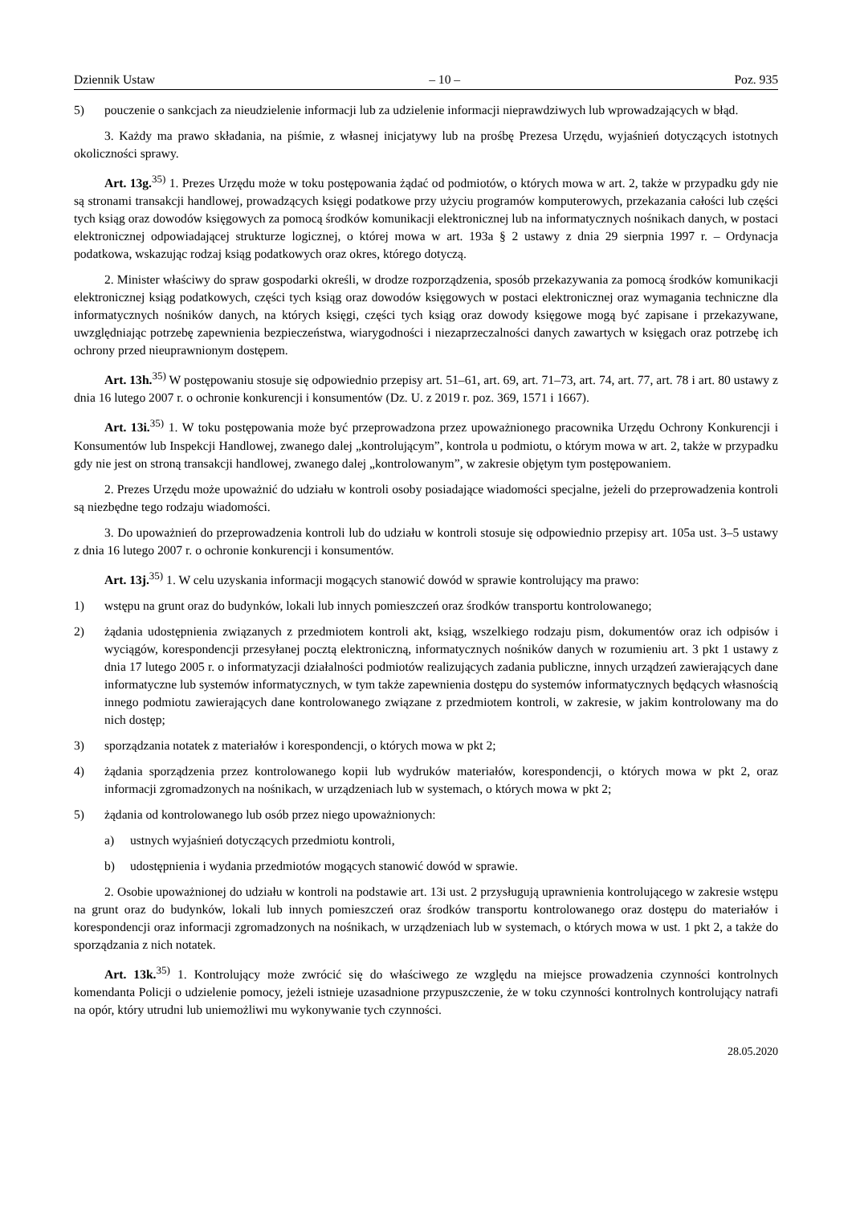Dziennik Ustaw – 10 – Poz. 935
5) pouczenie o sankcjach za nieudzielenie informacji lub za udzielenie informacji nieprawdziwych lub wprowadzających w błąd.
3. Każdy ma prawo składania, na piśmie, z własnej inicjatywy lub na prośbę Prezesa Urzędu, wyjaśnień dotyczących istotnych okoliczności sprawy.
Art. 13g.<sup>35)</sup> 1. Prezes Urzędu może w toku postępowania żądać od podmiotów, o których mowa w art. 2, także w przypadku gdy nie są stronami transakcji handlowej, prowadzących księgi podatkowe przy użyciu programów komputerowych, przekazania całości lub części tych ksiąg oraz dowodów księgowych za pomocą środków komunikacji elektronicznej lub na informatycznych nośnikach danych, w postaci elektronicznej odpowiadającej strukturze logicznej, o której mowa w art. 193a § 2 ustawy z dnia 29 sierpnia 1997 r. – Ordynacja podatkowa, wskazując rodzaj ksiąg podatkowych oraz okres, którego dotyczą.
2. Minister właściwy do spraw gospodarki określi, w drodze rozporządzenia, sposób przekazywania za pomocą środków komunikacji elektronicznej ksiąg podatkowych, części tych ksiąg oraz dowodów księgowych w postaci elektronicznej oraz wymagania techniczne dla informatycznych nośników danych, na których księgi, części tych ksiąg oraz dowody księgowe mogą być zapisane i przekazywane, uwzględniając potrzebę zapewnienia bezpieczeństwa, wiarygodności i niezaprzeczalności danych zawartych w księgach oraz potrzebę ich ochrony przed nieuprawnionym dostępem.
Art. 13h.<sup>35)</sup> W postępowaniu stosuje się odpowiednio przepisy art. 51–61, art. 69, art. 71–73, art. 74, art. 77, art. 78 i art. 80 ustawy z dnia 16 lutego 2007 r. o ochronie konkurencji i konsumentów (Dz. U. z 2019 r. poz. 369, 1571 i 1667).
Art. 13i.<sup>35)</sup> 1. W toku postępowania może być przeprowadzona przez upoważnionego pracownika Urzędu Ochrony Konkurencji i Konsumentów lub Inspekcji Handlowej, zwanego dalej „kontrolującym”, kontrola u podmiotu, o którym mowa w art. 2, także w przypadku gdy nie jest on stroną transakcji handlowej, zwanego dalej „kontrolowanym”, w zakresie objętym tym postępowaniem.
2. Prezes Urzędu może upoważnić do udziału w kontroli osoby posiadające wiadomości specjalne, jeżeli do przeprowadzenia kontroli są niezbędne tego rodzaju wiadomości.
3. Do upoważnień do przeprowadzenia kontroli lub do udziału w kontroli stosuje się odpowiednio przepisy art. 105a ust. 3–5 ustawy z dnia 16 lutego 2007 r. o ochronie konkurencji i konsumentów.
Art. 13j.<sup>35)</sup> 1. W celu uzyskania informacji mogących stanowić dowód w sprawie kontrolujący ma prawo:
1) wstępu na grunt oraz do budynków, lokali lub innych pomieszczeń oraz środków transportu kontrolowanego;
2) żądania udostępnienia związanych z przedmiotem kontroli akt, ksiąg, wszelkiego rodzaju pism, dokumentów oraz ich odpisów i wyciągów, korespondencji przesyłanej pocztą elektroniczną, informatycznych nośników danych w rozumieniu art. 3 pkt 1 ustawy z dnia 17 lutego 2005 r. o informatyzacji działalności podmiotów realizujących zadania publiczne, innych urządzeń zawierających dane informatyczne lub systemów informatycznych, w tym także zapewnienia dostępu do systemów informatycznych będących własnością innego podmiotu zawierających dane kontrolowanego związane z przedmiotem kontroli, w zakresie, w jakim kontrolowany ma do nich dostęp;
3) sporządzania notatek z materiałów i korespondencji, o których mowa w pkt 2;
4) żądania sporządzenia przez kontrolowanego kopii lub wydruków materiałów, korespondencji, o których mowa w pkt 2, oraz informacji zgromadzonych na nośnikach, w urządzeniach lub w systemach, o których mowa w pkt 2;
5) żądania od kontrolowanego lub osób przez niego upoważnionych:
a) ustnych wyjaśnień dotyczących przedmiotu kontroli,
b) udostępnienia i wydania przedmiotów mogących stanowić dowód w sprawie.
2. Osobie upoważnionej do udziału w kontroli na podstawie art. 13i ust. 2 przysługują uprawnienia kontrolującego w zakresie wstępu na grunt oraz do budynków, lokali lub innych pomieszczeń oraz środków transportu kontrolowanego oraz dostępu do materiałów i korespondencji oraz informacji zgromadzonych na nośnikach, w urządzeniach lub w systemach, o których mowa w ust. 1 pkt 2, a także do sporządzania z nich notatek.
Art. 13k.<sup>35)</sup> 1. Kontrolujący może zwrócić się do właściwego ze względu na miejsce prowadzenia czynności kontrolnych komendanta Policji o udzielenie pomocy, jeżeli istnieje uzasadnione przypuszczenie, że w toku czynności kontrolnych kontrolujący natrafi na opór, który utrudni lub uniemożliwi mu wykonywanie tych czynności.
28.05.2020